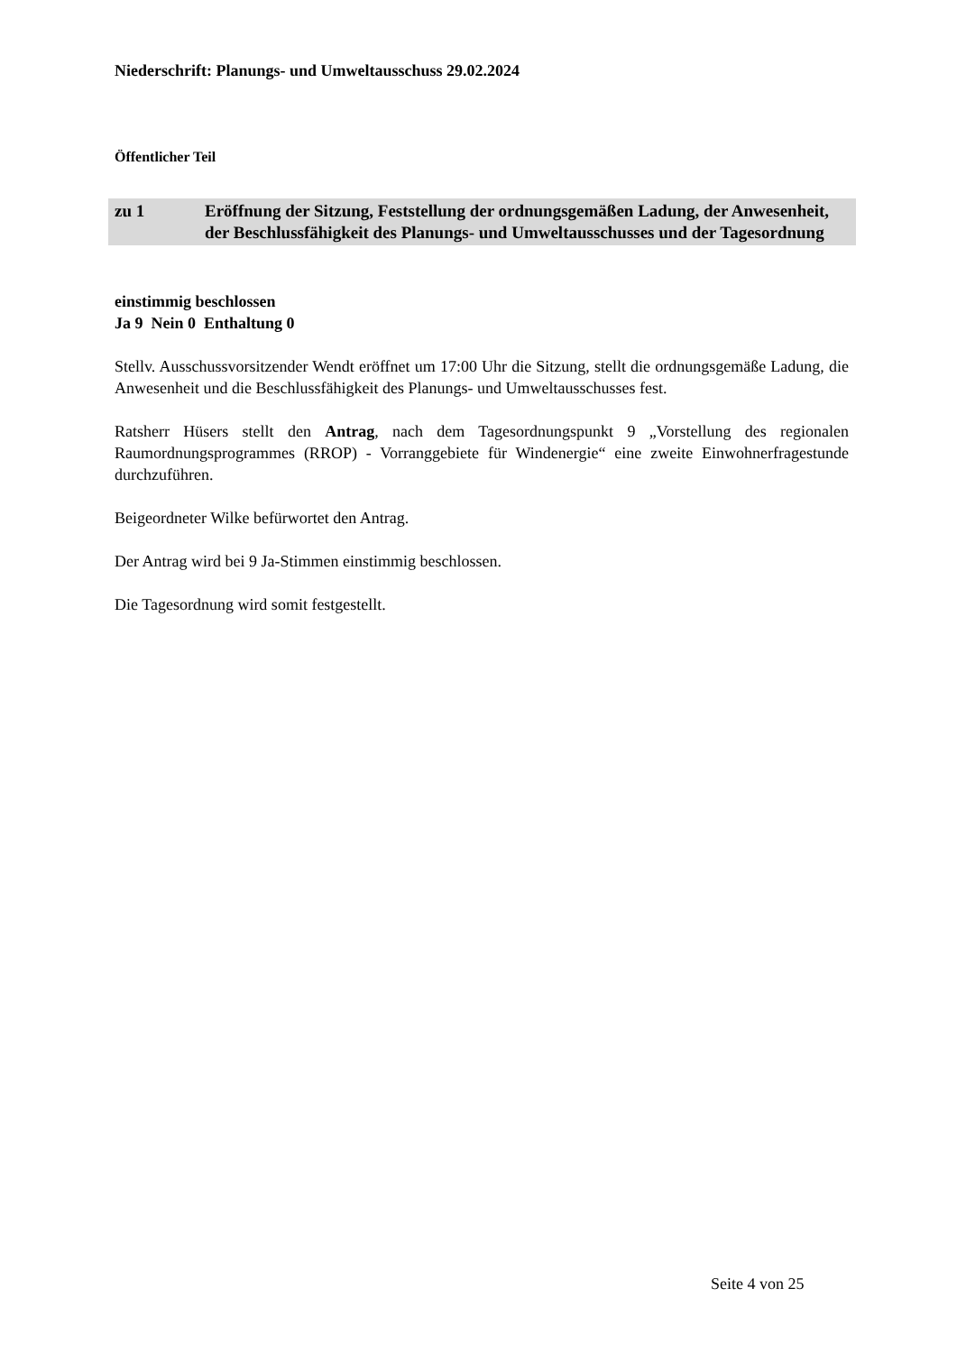Niederschrift: Planungs- und Umweltausschuss 29.02.2024
Öffentlicher Teil
zu 1 Eröffnung der Sitzung, Feststellung der ordnungsgemäßen Ladung, der Anwesenheit, der Beschlussfähigkeit des Planungs- und Umweltausschusses und der Tagesordnung
einstimmig beschlossen
Ja 9 Nein 0 Enthaltung 0
Stellv. Ausschussvorsitzender Wendt eröffnet um 17:00 Uhr die Sitzung, stellt die ordnungsgemäße Ladung, die Anwesenheit und die Beschlussfähigkeit des Planungs- und Umweltausschusses fest.
Ratsherr Hüsers stellt den Antrag, nach dem Tagesordnungspunkt 9 „Vorstellung des regionalen Raumordnungsprogrammes (RROP) - Vorranggebiete für Windenergie“ eine zweite Einwohnerfragestunde durchzuführen.
Beigeordneter Wilke befürwortet den Antrag.
Der Antrag wird bei 9 Ja-Stimmen einstimmig beschlossen.
Die Tagesordnung wird somit festgestellt.
Seite 4 von 25